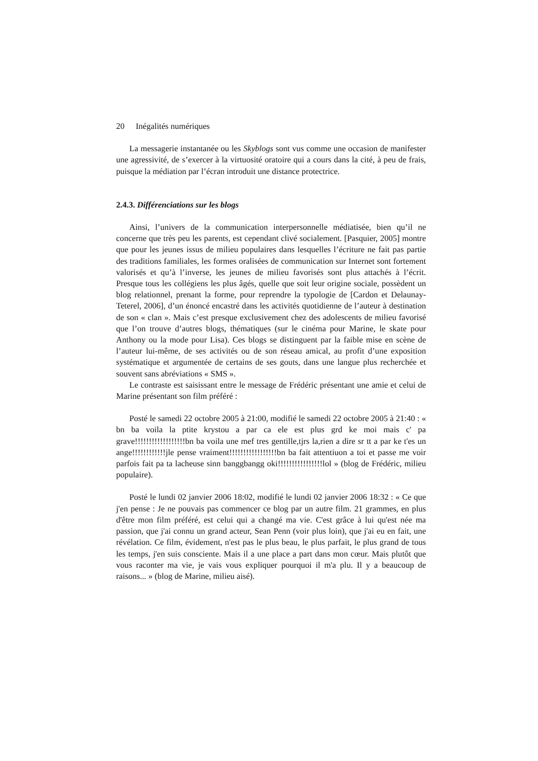20 Inégalités numériques
La messagerie instantanée ou les Skyblogs sont vus comme une occasion de manifester une agressivité, de s’exercer à la virtuosité oratoire qui a cours dans la cité, à peu de frais, puisque la médiation par l’écran introduit une distance protectrice.
2.4.3. Différenciations sur les blogs
Ainsi, l’univers de la communication interpersonnelle médiatisée, bien qu’il ne concerne que très peu les parents, est cependant clivé socialement. [Pasquier, 2005] montre que pour les jeunes issus de milieu populaires dans lesquelles l’écriture ne fait pas partie des traditions familiales, les formes oralisées de communication sur Internet sont fortement valorisés et qu’à l’inverse, les jeunes de milieu favorisés sont plus attachés à l’écrit. Presque tous les collégiens les plus âgés, quelle que soit leur origine sociale, possèdent un blog relationnel, prenant la forme, pour reprendre la typologie de [Cardon et Delaunay-Teterel, 2006], d’un énoncé encastré dans les activités quotidienne de l’auteur à destination de son « clan ». Mais c’est presque exclusivement chez des adolescents de milieu favorisé que l’on trouve d’autres blogs, thématiques (sur le cinéma pour Marine, le skate pour Anthony ou la mode pour Lisa). Ces blogs se distinguent par la faible mise en scène de l’auteur lui-même, de ses activités ou de son réseau amical, au profit d’une exposition systématique et argumentée de certains de ses gouts, dans une langue plus recherchée et souvent sans abréviations « SMS ».
Le contraste est saisissant entre le message de Frédéric présentant une amie et celui de Marine présentant son film préféré :
Posté le samedi 22 octobre 2005 à 21:00, modifié le samedi 22 octobre 2005 à 21:40 : « bn ba voila la ptite krystou a par ca ele est plus grd ke moi mais c' pa grave!!!!!!!!!!!!!!!!!!bn ba voila une mef tres gentille,tjrs la,rien a dire sr tt a par ke t'es un ange!!!!!!!!!!!!jle pense vraiment!!!!!!!!!!!!!!!!!bn ba fait attentiuon a toi et passe me voir parfois fait pa ta lacheuse sinn banggbangg oki!!!!!!!!!!!!!!!!lol » (blog de Frédéric, milieu populaire).
Posté le lundi 02 janvier 2006 18:02, modifié le lundi 02 janvier 2006 18:32 : « Ce que j'en pense : Je ne pouvais pas commencer ce blog par un autre film. 21 grammes, en plus d'être mon film préféré, est celui qui a changé ma vie. C'est grâce à lui qu'est née ma passion, que j'ai connu un grand acteur, Sean Penn (voir plus loin), que j'ai eu en fait, une révélation. Ce film, évidement, n'est pas le plus beau, le plus parfait, le plus grand de tous les temps, j'en suis consciente. Mais il a une place a part dans mon cœur. Mais plutôt que vous raconter ma vie, je vais vous expliquer pourquoi il m'a plu. Il y a beaucoup de raisons... » (blog de Marine, milieu aisé).